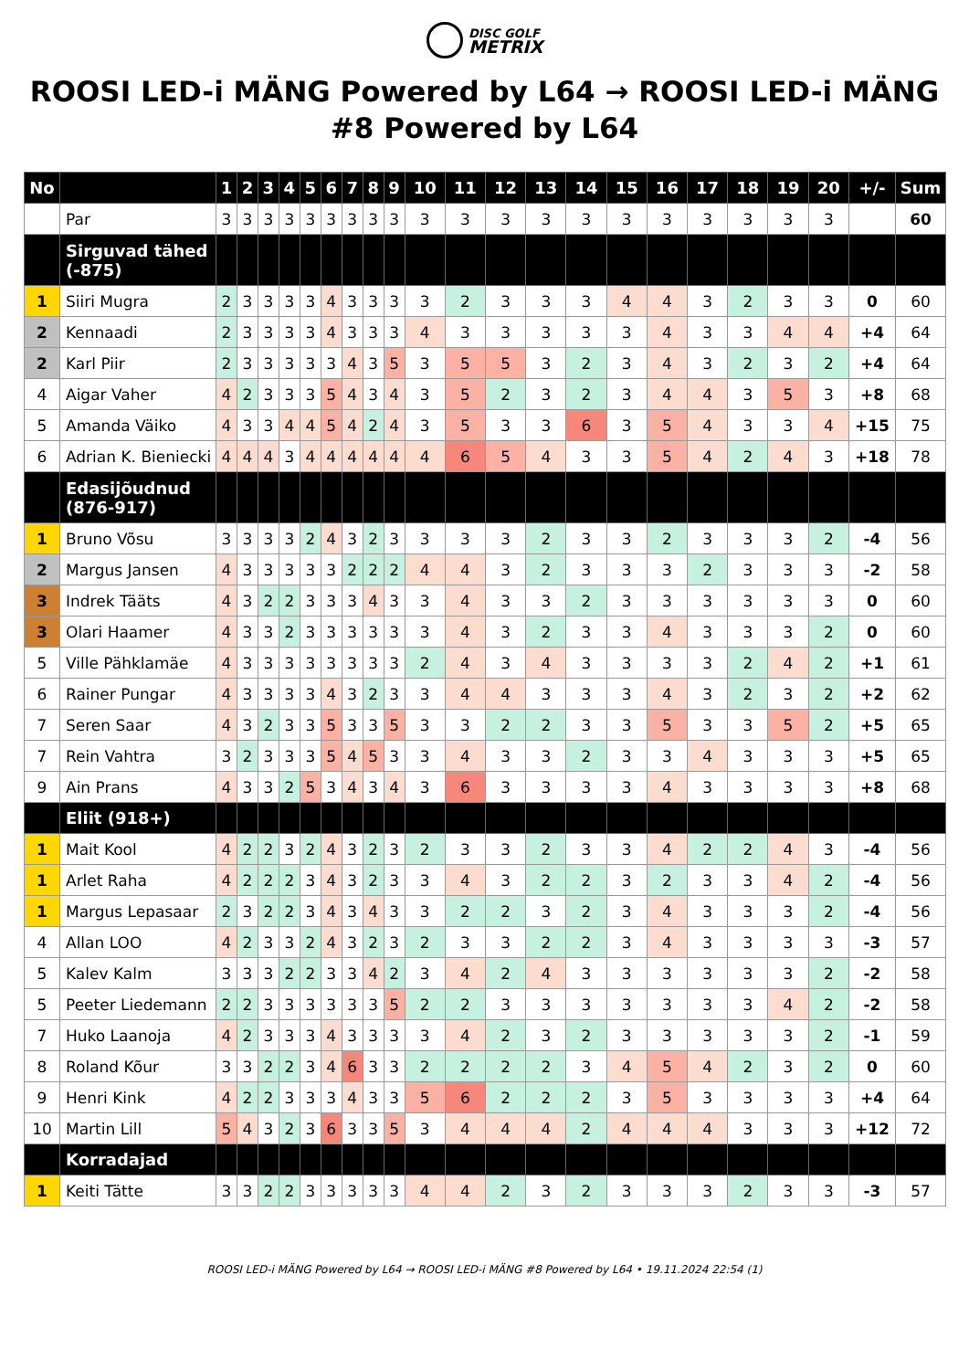DISC GOLF
METRIX
ROOSI LED-i MÄNG Powered by L64 → ROOSI LED-i MÄNG #8 Powered by L64
| No | | 1 | 2 | 3 | 4 | 5 | 6 | 7 | 8 | 9 | 10 | 11 | 12 | 13 | 14 | 15 | 16 | 17 | 18 | 19 | 20 | +/- | Sum |
| --- | --- | --- | --- | --- | --- | --- | --- | --- | --- | --- | --- | --- | --- | --- | --- | --- | --- | --- | --- | --- | --- | --- | --- |
| | Par | 3 | 3 | 3 | 3 | 3 | 3 | 3 | 3 | 3 | 3 | 3 | 3 | 3 | 3 | 3 | 3 | 3 | 3 | 3 | 3 | | 60 |
| | Sirguvad tähed (-875) | | | | | | | | | | | | | | | | | | | | | | |
| 1 | Siiri Mugra | 2 | 3 | 3 | 3 | 3 | 4 | 3 | 3 | 3 | 3 | 2 | 3 | 3 | 3 | 4 | 4 | 3 | 2 | 3 | 3 | 0 | 60 |
| 2 | Kennaadi | 2 | 3 | 3 | 3 | 3 | 4 | 3 | 3 | 3 | 4 | 3 | 3 | 3 | 3 | 3 | 4 | 3 | 3 | 4 | 4 | +4 | 64 |
| 2 | Karl Piir | 2 | 3 | 3 | 3 | 3 | 3 | 4 | 3 | 5 | 3 | 5 | 5 | 3 | 2 | 3 | 4 | 3 | 2 | 3 | 2 | +4 | 64 |
| 4 | Aigar Vaher | 4 | 2 | 3 | 3 | 3 | 5 | 4 | 3 | 4 | 3 | 5 | 2 | 3 | 2 | 3 | 4 | 4 | 3 | 5 | 3 | +8 | 68 |
| 5 | Amanda Väiko | 4 | 3 | 3 | 4 | 4 | 5 | 4 | 2 | 4 | 3 | 5 | 3 | 3 | 6 | 3 | 5 | 4 | 3 | 3 | 4 | +15 | 75 |
| 6 | Adrian K. Bieniecki | 4 | 4 | 4 | 3 | 4 | 4 | 4 | 4 | 4 | 4 | 6 | 5 | 4 | 3 | 3 | 5 | 4 | 2 | 4 | 3 | +18 | 78 |
| | Edasijõudnud (876-917) | | | | | | | | | | | | | | | | | | | | | | |
| 1 | Bruno Võsu | 3 | 3 | 3 | 3 | 2 | 4 | 3 | 2 | 3 | 3 | 3 | 3 | 2 | 3 | 3 | 2 | 3 | 3 | 3 | 2 | -4 | 56 |
| 2 | Margus Jansen | 4 | 3 | 3 | 3 | 3 | 3 | 2 | 2 | 2 | 4 | 4 | 3 | 2 | 3 | 3 | 3 | 2 | 3 | 3 | 3 | -2 | 58 |
| 3 | Indrek Tääts | 4 | 3 | 2 | 2 | 3 | 3 | 3 | 4 | 3 | 3 | 4 | 3 | 3 | 2 | 3 | 3 | 3 | 3 | 3 | 3 | 0 | 60 |
| 3 | Olari Haamer | 4 | 3 | 3 | 2 | 3 | 3 | 3 | 3 | 3 | 3 | 4 | 3 | 2 | 3 | 3 | 4 | 3 | 3 | 3 | 2 | 0 | 60 |
| 5 | Ville Pähklamäe | 4 | 3 | 3 | 3 | 3 | 3 | 3 | 3 | 3 | 2 | 4 | 3 | 4 | 3 | 3 | 3 | 3 | 2 | 4 | 2 | +1 | 61 |
| 6 | Rainer Pungar | 4 | 3 | 3 | 3 | 3 | 4 | 3 | 2 | 3 | 3 | 4 | 4 | 3 | 3 | 3 | 4 | 3 | 2 | 3 | 2 | +2 | 62 |
| 7 | Seren Saar | 4 | 3 | 2 | 3 | 3 | 5 | 3 | 3 | 5 | 3 | 3 | 2 | 2 | 3 | 3 | 5 | 3 | 3 | 5 | 2 | +5 | 65 |
| 7 | Rein Vahtra | 3 | 2 | 3 | 3 | 3 | 5 | 4 | 5 | 3 | 3 | 4 | 3 | 3 | 2 | 3 | 3 | 4 | 3 | 3 | 3 | +5 | 65 |
| 9 | Ain Prans | 4 | 3 | 3 | 2 | 5 | 3 | 4 | 3 | 4 | 3 | 6 | 3 | 3 | 3 | 3 | 4 | 3 | 3 | 3 | 3 | +8 | 68 |
| | Eliit (918+) | | | | | | | | | | | | | | | | | | | | | | |
| 1 | Mait Kool | 4 | 2 | 2 | 3 | 2 | 4 | 3 | 2 | 3 | 2 | 3 | 3 | 2 | 3 | 3 | 4 | 2 | 2 | 4 | 3 | -4 | 56 |
| 1 | Arlet Raha | 4 | 2 | 2 | 2 | 3 | 4 | 3 | 2 | 3 | 3 | 4 | 3 | 2 | 2 | 3 | 2 | 3 | 3 | 4 | 2 | -4 | 56 |
| 1 | Margus Lepasaar | 2 | 3 | 2 | 2 | 3 | 4 | 3 | 4 | 3 | 3 | 2 | 2 | 3 | 2 | 3 | 4 | 3 | 3 | 3 | 2 | -4 | 56 |
| 4 | Allan LOO | 4 | 2 | 3 | 3 | 2 | 4 | 3 | 2 | 3 | 2 | 3 | 3 | 2 | 2 | 3 | 4 | 3 | 3 | 3 | 3 | -3 | 57 |
| 5 | Kalev Kalm | 3 | 3 | 3 | 2 | 2 | 3 | 3 | 4 | 2 | 3 | 4 | 2 | 4 | 3 | 3 | 3 | 3 | 3 | 3 | 2 | -2 | 58 |
| 5 | Peeter Liedemann | 2 | 2 | 3 | 3 | 3 | 3 | 3 | 3 | 5 | 2 | 2 | 3 | 3 | 3 | 3 | 3 | 3 | 3 | 4 | 2 | -2 | 58 |
| 7 | Huko Laanoja | 4 | 2 | 3 | 3 | 3 | 4 | 3 | 3 | 3 | 3 | 4 | 2 | 3 | 2 | 3 | 3 | 3 | 3 | 3 | 2 | -1 | 59 |
| 8 | Roland Kõur | 3 | 3 | 2 | 2 | 3 | 4 | 6 | 3 | 3 | 2 | 2 | 2 | 2 | 3 | 4 | 5 | 4 | 2 | 3 | 2 | 0 | 60 |
| 9 | Henri Kink | 4 | 2 | 2 | 3 | 3 | 3 | 4 | 3 | 3 | 5 | 6 | 2 | 2 | 2 | 3 | 5 | 3 | 3 | 3 | 3 | +4 | 64 |
| 10 | Martin Lill | 5 | 4 | 3 | 2 | 3 | 6 | 3 | 3 | 5 | 3 | 4 | 4 | 4 | 2 | 4 | 4 | 4 | 3 | 3 | 3 | +12 | 72 |
| | Korradajad | | | | | | | | | | | | | | | | | | | | | | |
| 1 | Keiti Tätte | 3 | 3 | 2 | 2 | 3 | 3 | 3 | 3 | 3 | 4 | 4 | 2 | 3 | 2 | 3 | 3 | 3 | 2 | 3 | 3 | -3 | 57 |
ROOSI LED-i MÄNG Powered by L64 → ROOSI LED-i MÄNG #8 Powered by L64 • 19.11.2024 22:54 (1)